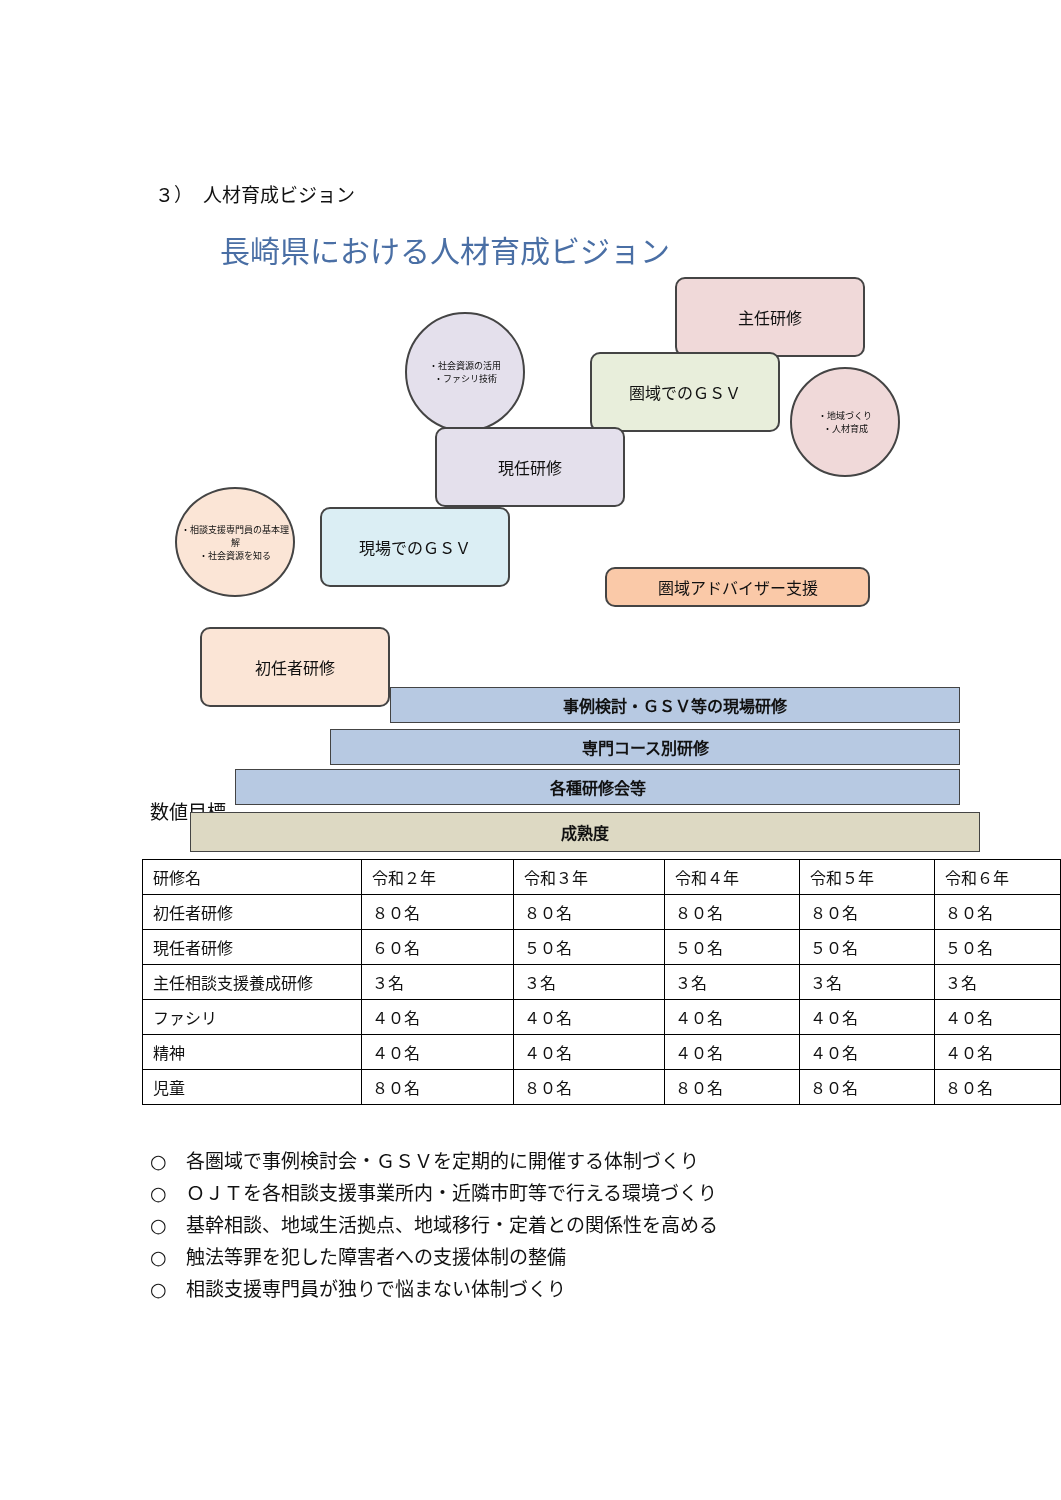３）　人材育成ビジョン
長崎県における人材育成ビジョン
主任研修
・社会資源の活用
・ファシリ技術
圏域でのＧＳＶ
・地域づくり
・人材育成
現任研修
・相談支援専門員の基本理解
・社会資源を知る
現場でのＧＳＶ
圏域アドバイザー支援
初任者研修
事例検討・ＧＳＶ等の現場研修
専門コース別研修
各種研修会等
成熟度
数値目標
| 研修名 | 令和２年 | 令和３年 | 令和４年 | 令和５年 | 令和６年 |
| 初任者研修 | ８０名 | ８０名 | ８０名 | ８０名 | ８０名 |
| 現任者研修 | ６０名 | ５０名 | ５０名 | ５０名 | ５０名 |
| 主任相談支援養成研修 | ３名 | ３名 | ３名 | ３名 | ３名 |
| ファシリ | ４０名 | ４０名 | ４０名 | ４０名 | ４０名 |
| 精神 | ４０名 | ４０名 | ４０名 | ４０名 | ４０名 |
| 児童 | ８０名 | ８０名 | ８０名 | ８０名 | ８０名 |
○　各圏域で事例検討会・ＧＳＶを定期的に開催する体制づくり
○　ＯＪＴを各相談支援事業所内・近隣市町等で行える環境づくり
○　基幹相談、地域生活拠点、地域移行・定着との関係性を高める
○　触法等罪を犯した障害者への支援体制の整備
○　相談支援専門員が独りで悩まない体制づくり